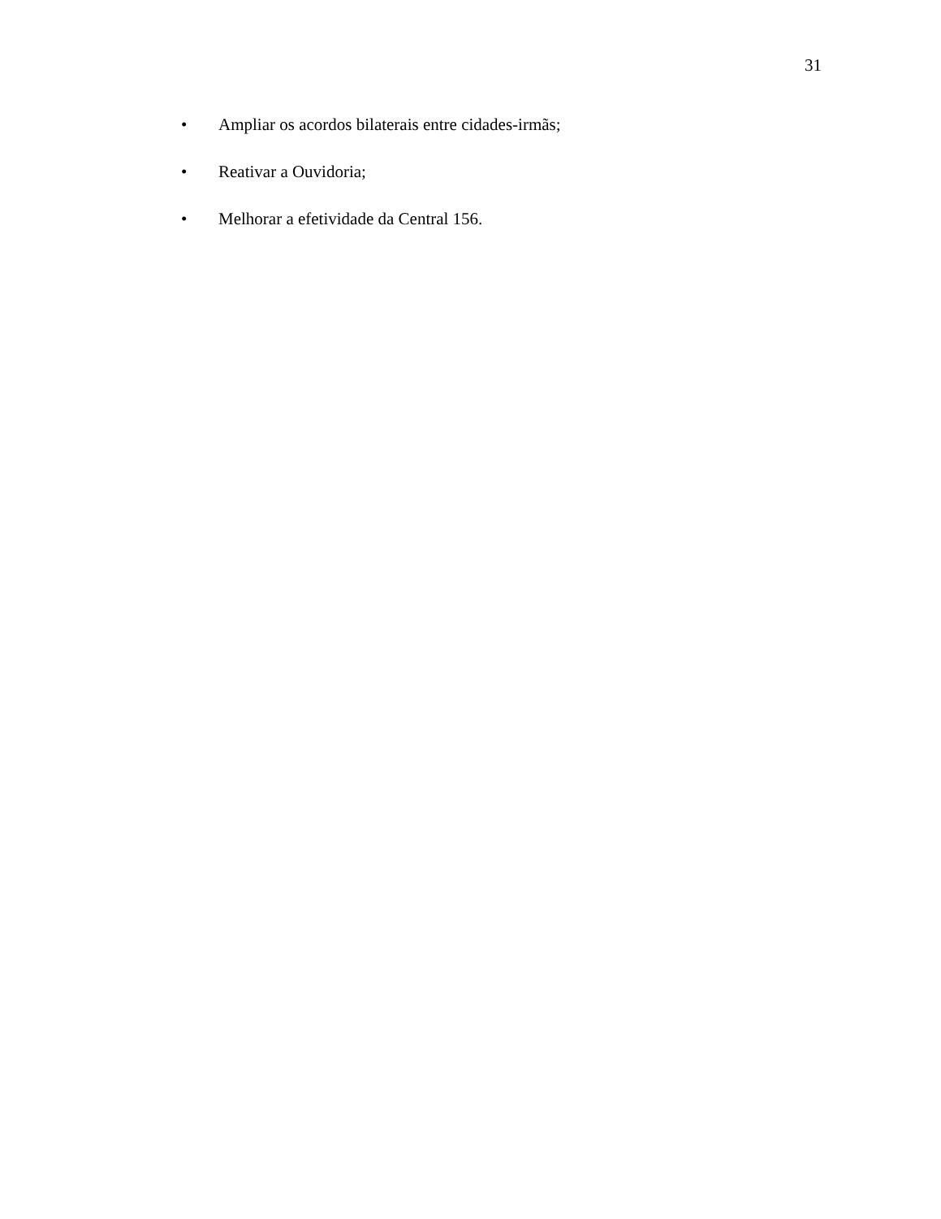31
• Ampliar os acordos bilaterais entre cidades-irmãs;
• Reativar a Ouvidoria;
• Melhorar a efetividade da Central 156.